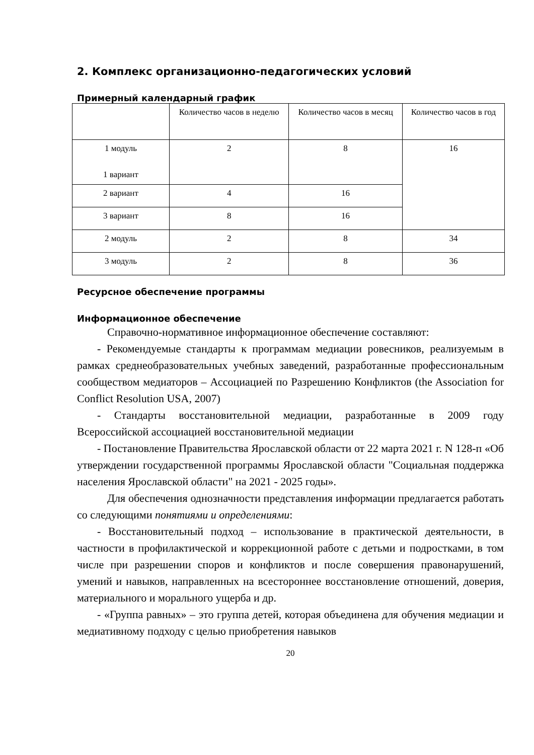2. Комплекс организационно-педагогических условий
Примерный календарный график
| | Количество часов в неделю | Количество часов в месяц | Количество часов в год |
| 1 модуль 1 вариант | 2 | 8 | 16 |
| 2 вариант | 4 | 16 | |
| 3 вариант | 8 | 16 | |
| 2 модуль | 2 | 8 | 34 |
| 3 модуль | 2 | 8 | 36 |
Ресурсное обеспечение программы
Информационное обеспечение
Справочно-нормативное информационное обеспечение составляют:
- Рекомендуемые стандарты к программам медиации ровесников, реализуемым в рамках среднеобразовательных учебных заведений, разработанные профессиональным сообществом медиаторов – Ассоциацией по Разрешению Конфликтов (the Association for Conflict Resolution USA, 2007)
- Стандарты восстановительной медиации, разработанные в 2009 году Всероссийской ассоциацией восстановительной медиации
- Постановление Правительства Ярославской области от 22 марта 2021 г. N 128-п «Об утверждении государственной программы Ярославской области "Социальная поддержка населения Ярославской области" на 2021 - 2025 годы».
Для обеспечения однозначности представления информации предлагается работать со следующими понятиями и определениями:
- Восстановительный подход – использование в практической деятельности, в частности в профилактической и коррекционной работе с детьми и подростками, в том числе при разрешении споров и конфликтов и после совершения правонарушений, умений и навыков, направленных на всестороннее восстановление отношений, доверия, материального и морального ущерба и др.
- «Группа равных» – это группа детей, которая объединена для обучения медиации и медиативному подходу с целью приобретения навыков
20